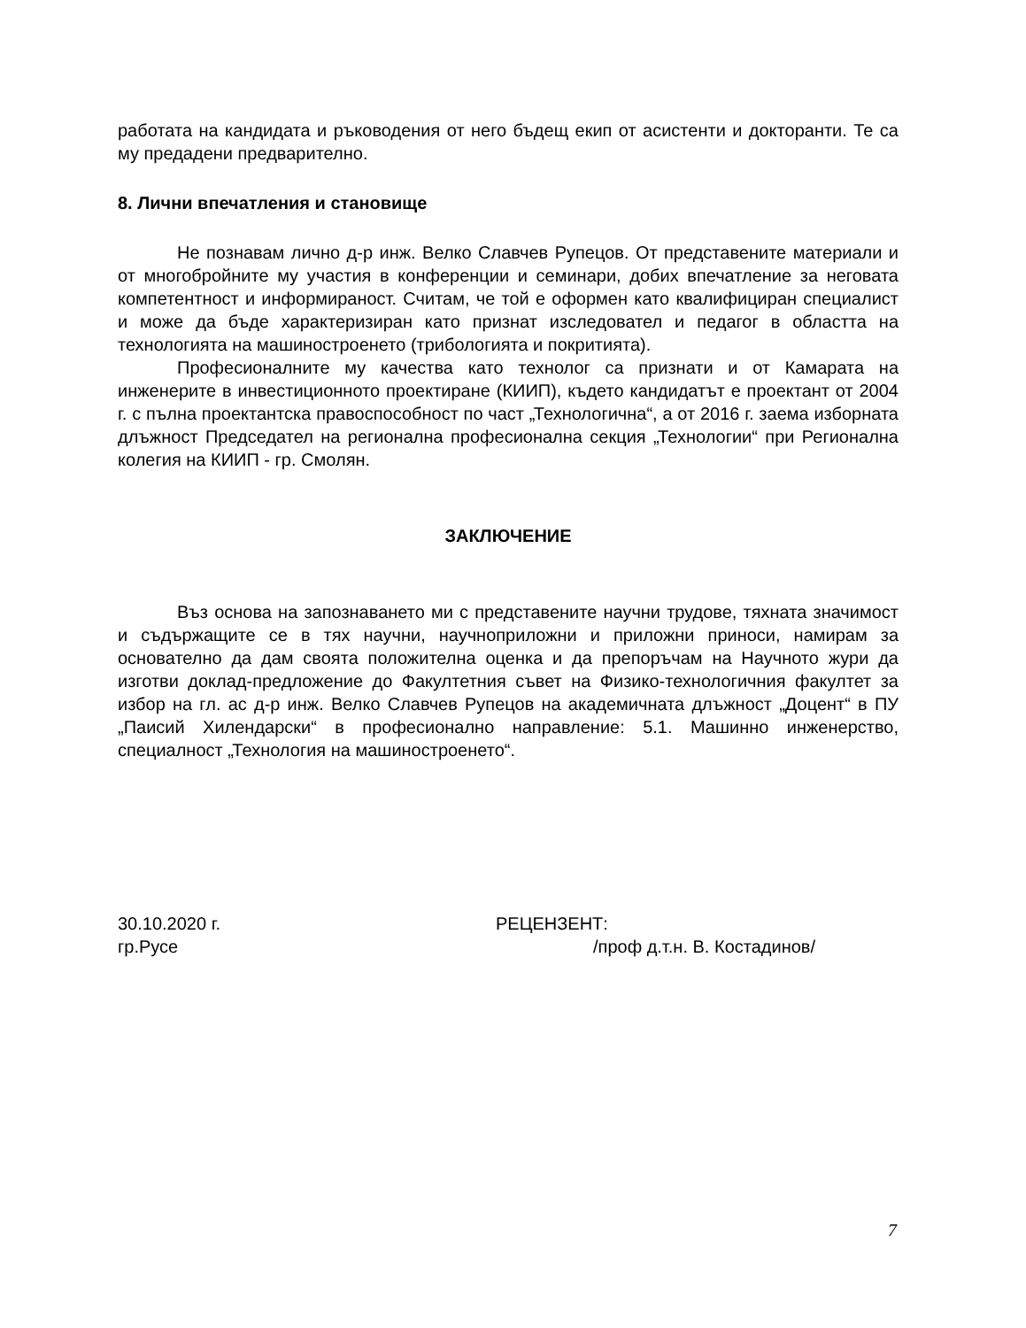работата на кандидата и ръководения от него бъдещ екип от асистенти и докторанти. Те са му предадени предварително.
8. Лични впечатления и становище
Не познавам лично д-р инж. Велко Славчев Рупецов. От представените материали и от многобройните му участия в конференции и семинари, добих впечатление за неговата компетентност и информираност. Считам, че той е оформен като квалифициран специалист и може да бъде характеризиран като признат изследовател и педагог в областта на технологията на машиностроенето (трибологията и покритията).
Професионалните му качества като технолог са признати и от Камарата на инженерите в инвестиционното проектиране (КИИП), където кандидатът е проектант от 2004 г. с пълна проектантска правоспособност по част „Технологична“, а от 2016 г. заема изборната длъжност Председател на регионална професионална секция „Технологии“ при Регионална колегия на КИИП - гр. Смолян.
ЗАКЛЮЧЕНИЕ
Въз основа на запознаването ми с представените научни трудове, тяхната значимост и съдържащите се в тях научни, научноприложни и приложни приноси, намирам за основателно да дам своята положителна оценка и да препоръчам на Научното жури да изготви доклад-предложение до Факултетния съвет на Физико-технологичния факултет за избор на гл. ас д-р инж. Велко Славчев Рупецов на академичната длъжност „Доцент“ в ПУ „Паисий Хилендарски“ в професионално направление: 5.1. Машинно инженерство, специалност „Технология на машиностроенето“.
30.10.2020 г.
гр.Русе
РЕЦЕНЗЕНТ:
/проф д.т.н. В. Костадинов/
7